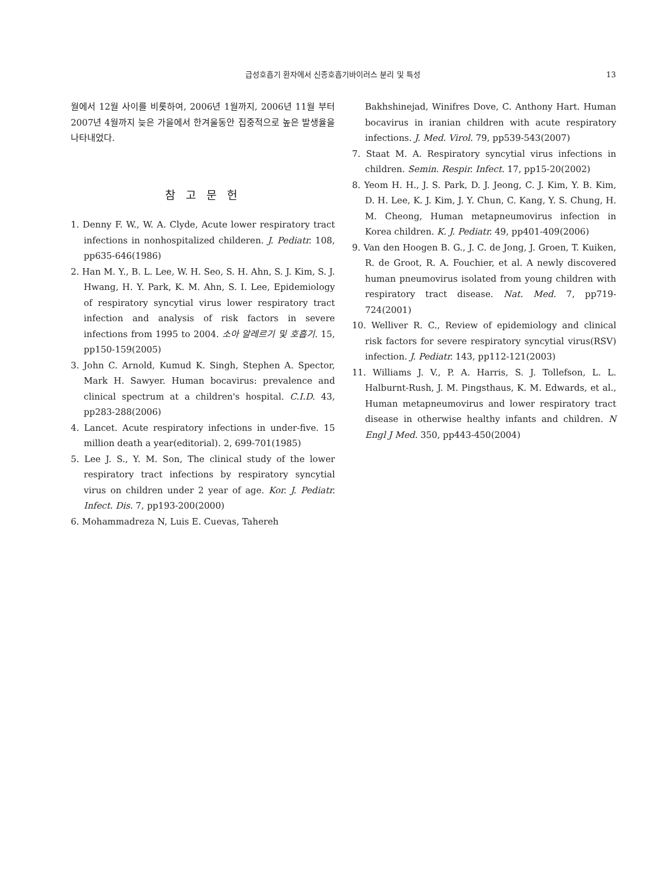급성호흡기 환자에서 신종호흡기바이러스 분리 및 특성 13
월에서 12월 사이를 비롯하여, 2006년 1월까지, 2006년 11월 부터 2007년 4월까지 늦은 가을에서 한겨울동안 집중적으로 높은 발생율을 나타내었다.
참 고 문 헌
1. Denny F. W., W. A. Clyde, Acute lower respiratory tract infections in nonhospitalized childeren. J. Pediatr. 108, pp635-646(1986)
2. Han M. Y., B. L. Lee, W. H. Seo, S. H. Ahn, S. J. Kim, S. J. Hwang, H. Y. Park, K. M. Ahn, S. I. Lee, Epidemiology of respiratory syncytial virus lower respiratory tract infection and analysis of risk factors in severe infections from 1995 to 2004. 소아 알레르기 및 호흡기. 15, pp150-159(2005)
3. John C. Arnold, Kumud K. Singh, Stephen A. Spector, Mark H. Sawyer. Human bocavirus: prevalence and clinical spectrum at a children's hospital. C.I.D. 43, pp283-288(2006)
4. Lancet. Acute respiratory infections in under-five. 15 million death a year(editorial). 2, 699-701(1985)
5. Lee J. S., Y. M. Son, The clinical study of the lower respiratory tract infections by respiratory syncytial virus on children under 2 year of age. Kor. J. Pediatr. Infect. Dis. 7, pp193-200(2000)
6. Mohammadreza N, Luis E. Cuevas, Tahereh
Bakhshinejad, Winifres Dove, C. Anthony Hart. Human bocavirus in iranian children with acute respiratory infections. J. Med. Virol. 79, pp539-543(2007)
7. Staat M. A. Respiratory syncytial virus infections in children. Semin. Respir. Infect. 17, pp15-20(2002)
8. Yeom H. H., J. S. Park, D. J. Jeong, C. J. Kim, Y. B. Kim, D. H. Lee, K. J. Kim, J. Y. Chun, C. Kang, Y. S. Chung, H. M. Cheong, Human metapneumovirus infection in Korea children. K. J. Pediatr. 49, pp401-409(2006)
9. Van den Hoogen B. G., J. C. de Jong, J. Groen, T. Kuiken, R. de Groot, R. A. Fouchier, et al. A newly discovered human pneumovirus isolated from young children with respiratory tract disease. Nat. Med. 7, pp719-724(2001)
10. Welliver R. C., Review of epidemiology and clinical risk factors for severe respiratory syncytial virus(RSV) infection. J. Pediatr. 143, pp112-121(2003)
11. Williams J. V., P. A. Harris, S. J. Tollefson, L. L. Halburnt-Rush, J. M. Pingsthaus, K. M. Edwards, et al., Human metapneumovirus and lower respiratory tract disease in otherwise healthy infants and children. N Engl J Med. 350, pp443-450(2004)